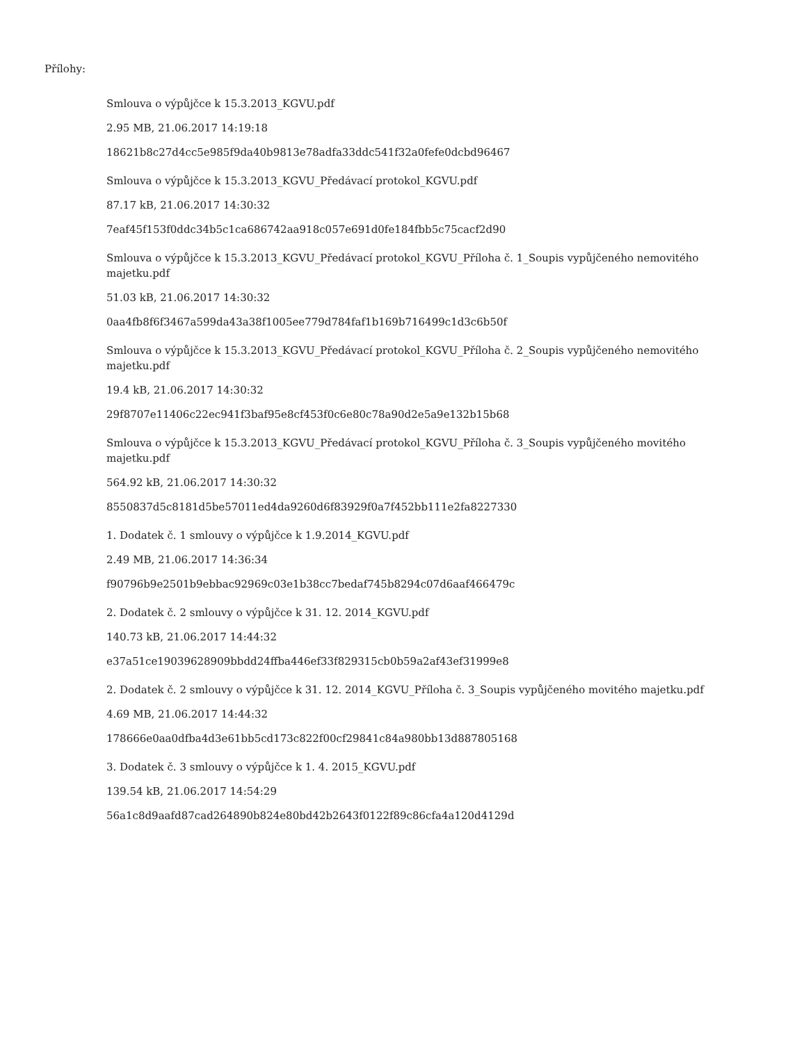Přílohy:
Smlouva o výpůjčce k 15.3.2013_KGVU.pdf
2.95 MB, 21.06.2017 14:19:18
18621b8c27d4cc5e985f9da40b9813e78adfa33ddc541f32a0fefe0dcbd96467
Smlouva o výpůjčce k 15.3.2013_KGVU_Předávací protokol_KGVU.pdf
87.17 kB, 21.06.2017 14:30:32
7eaf45f153f0ddc34b5c1ca686742aa918c057e691d0fe184fbb5c75cacf2d90
Smlouva o výpůjčce k 15.3.2013_KGVU_Předávací protokol_KGVU_Příloha č. 1_Soupis vypůjčeného nemovitého majetku.pdf
51.03 kB, 21.06.2017 14:30:32
0aa4fb8f6f3467a599da43a38f1005ee779d784faf1b169b716499c1d3c6b50f
Smlouva o výpůjčce k 15.3.2013_KGVU_Předávací protokol_KGVU_Příloha č. 2_Soupis vypůjčeného nemovitého majetku.pdf
19.4 kB, 21.06.2017 14:30:32
29f8707e11406c22ec941f3baf95e8cf453f0c6e80c78a90d2e5a9e132b15b68
Smlouva o výpůjčce k 15.3.2013_KGVU_Předávací protokol_KGVU_Příloha č. 3_Soupis vypůjčeného movitého majetku.pdf
564.92 kB, 21.06.2017 14:30:32
8550837d5c8181d5be57011ed4da9260d6f83929f0a7f452bb111e2fa8227330
1. Dodatek č. 1 smlouvy o výpůjčce k 1.9.2014_KGVU.pdf
2.49 MB, 21.06.2017 14:36:34
f90796b9e2501b9ebbac92969c03e1b38cc7bedaf745b8294c07d6aaf466479c
2. Dodatek č. 2 smlouvy o výpůjčce k 31. 12. 2014_KGVU.pdf
140.73 kB, 21.06.2017 14:44:32
e37a51ce19039628909bbdd24ffba446ef33f829315cb0b59a2af43ef31999e8
2. Dodatek č. 2 smlouvy o výpůjčce k 31. 12. 2014_KGVU_Příloha č. 3_Soupis vypůjčeného movitého majetku.pdf
4.69 MB, 21.06.2017 14:44:32
178666e0aa0dfba4d3e61bb5cd173c822f00cf29841c84a980bb13d887805168
3. Dodatek č. 3 smlouvy o výpůjčce k 1. 4. 2015_KGVU.pdf
139.54 kB, 21.06.2017 14:54:29
56a1c8d9aafd87cad264890b824e80bd42b2643f0122f89c86cfa4a120d4129d